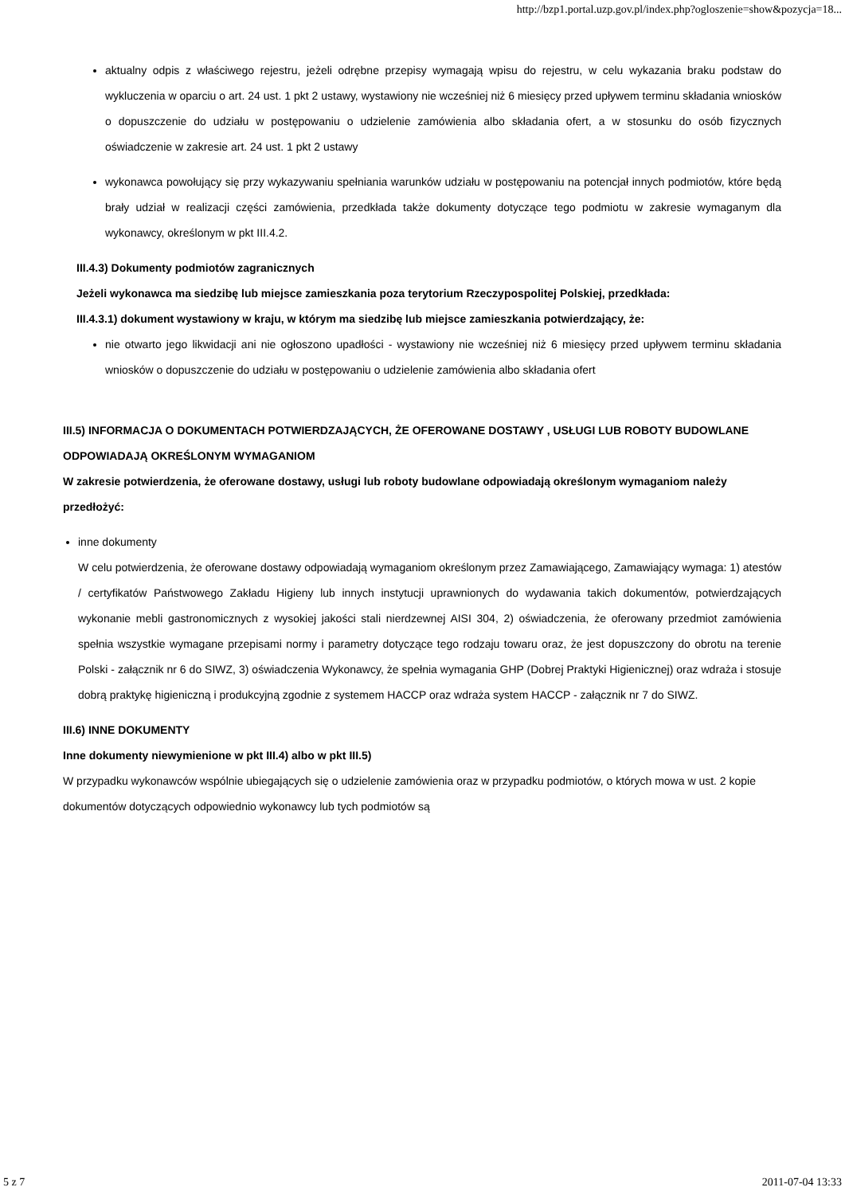http://bzp1.portal.uzp.gov.pl/index.php?ogloszenie=show&pozycja=18...
aktualny odpis z właściwego rejestru, jeżeli odrębne przepisy wymagają wpisu do rejestru, w celu wykazania braku podstaw do wykluczenia w oparciu o art. 24 ust. 1 pkt 2 ustawy, wystawiony nie wcześniej niż 6 miesięcy przed upływem terminu składania wniosków o dopuszczenie do udziału w postępowaniu o udzielenie zamówienia albo składania ofert, a w stosunku do osób fizycznych oświadczenie w zakresie art. 24 ust. 1 pkt 2 ustawy
wykonawca powołujący się przy wykazywaniu spełniania warunków udziału w postępowaniu na potencjał innych podmiotów, które będą brały udział w realizacji części zamówienia, przedkłada także dokumenty dotyczące tego podmiotu w zakresie wymaganym dla wykonawcy, określonym w pkt III.4.2.
III.4.3) Dokumenty podmiotów zagranicznych
Jeżeli wykonawca ma siedzibę lub miejsce zamieszkania poza terytorium Rzeczypospolitej Polskiej, przedkłada:
III.4.3.1) dokument wystawiony w kraju, w którym ma siedzibę lub miejsce zamieszkania potwierdzający, że:
nie otwarto jego likwidacji ani nie ogłoszono upadłości - wystawiony nie wcześniej niż 6 miesięcy przed upływem terminu składania wniosków o dopuszczenie do udziału w postępowaniu o udzielenie zamówienia albo składania ofert
III.5) INFORMACJA O DOKUMENTACH POTWIERDZAJĄCYCH, ŻE OFEROWANE DOSTAWY , USŁUGI LUB ROBOTY BUDOWLANE ODPOWIADAJĄ OKREŚLONYM WYMAGANIOM
W zakresie potwierdzenia, że oferowane dostawy, usługi lub roboty budowlane odpowiadają określonym wymaganiom należy przedłożyć:
inne dokumenty
W celu potwierdzenia, że oferowane dostawy odpowiadają wymaganiom określonym przez Zamawiającego, Zamawiający wymaga: 1) atestów / certyfikatów Państwowego Zakładu Higieny lub innych instytucji uprawnionych do wydawania takich dokumentów, potwierdzających wykonanie mebli gastronomicznych z wysokiej jakości stali nierdzewnej AISI 304, 2) oświadczenia, że oferowany przedmiot zamówienia spełnia wszystkie wymagane przepisami normy i parametry dotyczące tego rodzaju towaru oraz, że jest dopuszczony do obrotu na terenie Polski - załącznik nr 6 do SIWZ, 3) oświadczenia Wykonawcy, że spełnia wymagania GHP (Dobrej Praktyki Higienicznej) oraz wdraża i stosuje dobrą praktykę higieniczną i produkcyjną zgodnie z systemem HACCP oraz wdraża system HACCP - załącznik nr 7 do SIWZ.
III.6) INNE DOKUMENTY
Inne dokumenty niewymienione w pkt III.4) albo w pkt III.5)
W przypadku wykonawców wspólnie ubiegających się o udzielenie zamówienia oraz w przypadku podmiotów, o których mowa w ust. 2 kopie dokumentów dotyczących odpowiednio wykonawcy lub tych podmiotów są
5 z 7 2011-07-04 13:33